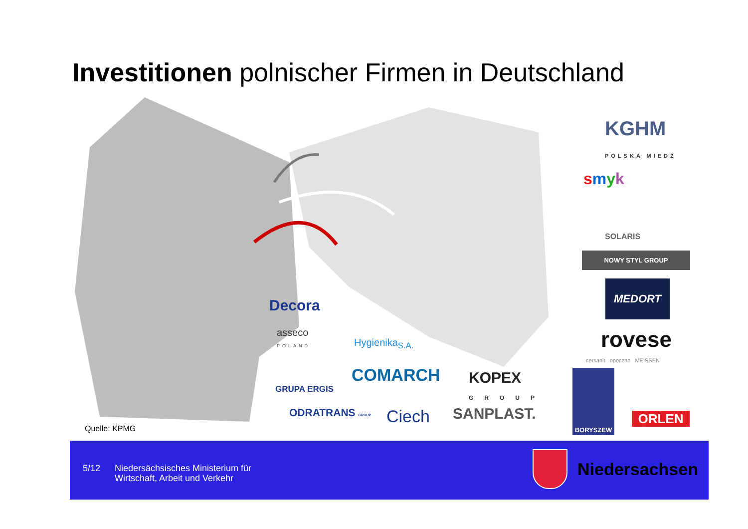Investitionen polnischer Firmen in Deutschland
Decora
asseco
POLAND
Hygienika<sub>S.A.</sub>
GRUPA ERGIS
COMARCH
KOPEX
GROUP
ODRATRANS GROUP Ciech SANPLAST.
KGHM
POLSKA MIEDŹ
smyk
SOLARIS
NOWY STYL GROUP
MEDORT
rovese
cersanit opoczno MEISSEN
BORYSZEW
ORLEN
Quelle: KPMG
5/12
Niedersächsisches Ministerium für
Wirtschaft, Arbeit und Verkehr
Niedersachsen